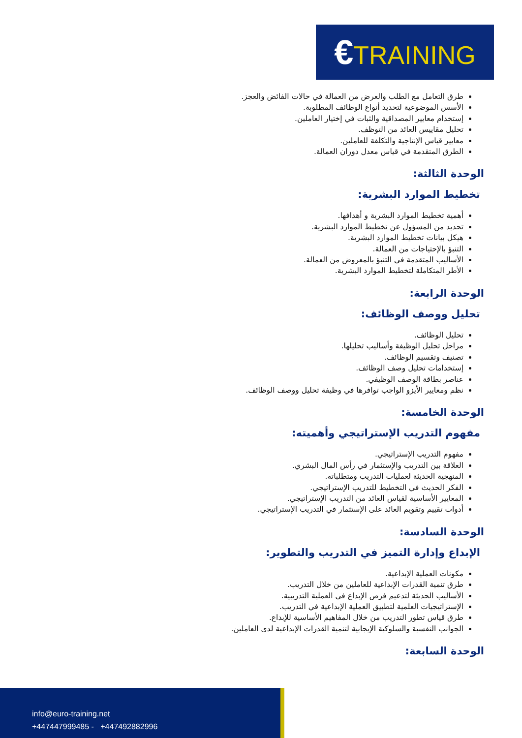€TRAINING
طرق التعامل مع الطلب والعرض من العمالة في حالات الفائض والعجز.
الأسس الموضوعية لتحديد أنواع الوظائف المطلوبة.
إستخدام معايير المصداقية والثبات في إختيار العاملين.
تحليل مقاييس العائد من التوظف.
معايير قياس الإنتاجية والتكلفة للعاملين.
الطرق المتقدمة في قياس معدل دوران العمالة.
الوحدة الثالثة:
تخطيط الموارد البشرية:
أهمية تخطيط الموارد البشرية و أهدافها.
تحديد من المسؤول عن تخطيط الموارد البشرية.
هيكل بيانات تخطيط الموارد البشرية.
التنبؤ بالإحتياجات من العمالة.
الأساليب المتقدمة في التنبؤ بالمعروض من العمالة.
الأطر المتكاملة لتخطيط الموارد البشرية.
الوحدة الرابعة:
تحليل ووصف الوظائف:
تحليل الوظائف.
مراحل تحليل الوظيفة وأساليب تحليلها.
تصنيف وتقسيم الوظائف.
إستخدامات تحليل وصف الوظائف.
عناصر بطاقة الوصف الوظيفي.
نظم ومعايير الأيزو الواجب توافرها في وظيفة تحليل ووصف الوظائف.
الوحدة الخامسة:
مفهوم التدريب الإستراتيجي وأهميته:
مفهوم التدريب الإستراتيجي.
العلاقة بين التدريب والإستثمار في رأس المال البشري.
المنهجية الحديثة لعمليات التدريب ومتطلباته.
الفكر الحديث في التخطيط للتدريب الإستراتيجي.
المعايير الأساسية لقياس العائد من التدريب الإستراتيجي.
أدوات تقييم وتقويم العائد على الإستثمار في التدريب الإستراتيجي.
الوحدة السادسة:
الإبداع وإدارة التميز في التدريب والتطوير:
مكونات العملية الإبداعية.
طرق تنمية القدرات الإبداعية للعاملين من خلال التدريب.
الأساليب الحديثة لتدعيم فرص الإبداع في العملية التدريبية.
الإستراتيجيات العلمية لتطبيق العملية الإبداعية في التدريب.
طرق قياس تطور التدريب من خلال المفاهيم الأساسية للإبداع.
الجوانب النفسية والسلوكية الإيجابية لتنمية القدرات الإبداعية لدى العاملين.
الوحدة السابعة:
info@euro-training.net
+447447999485 - +447492882996